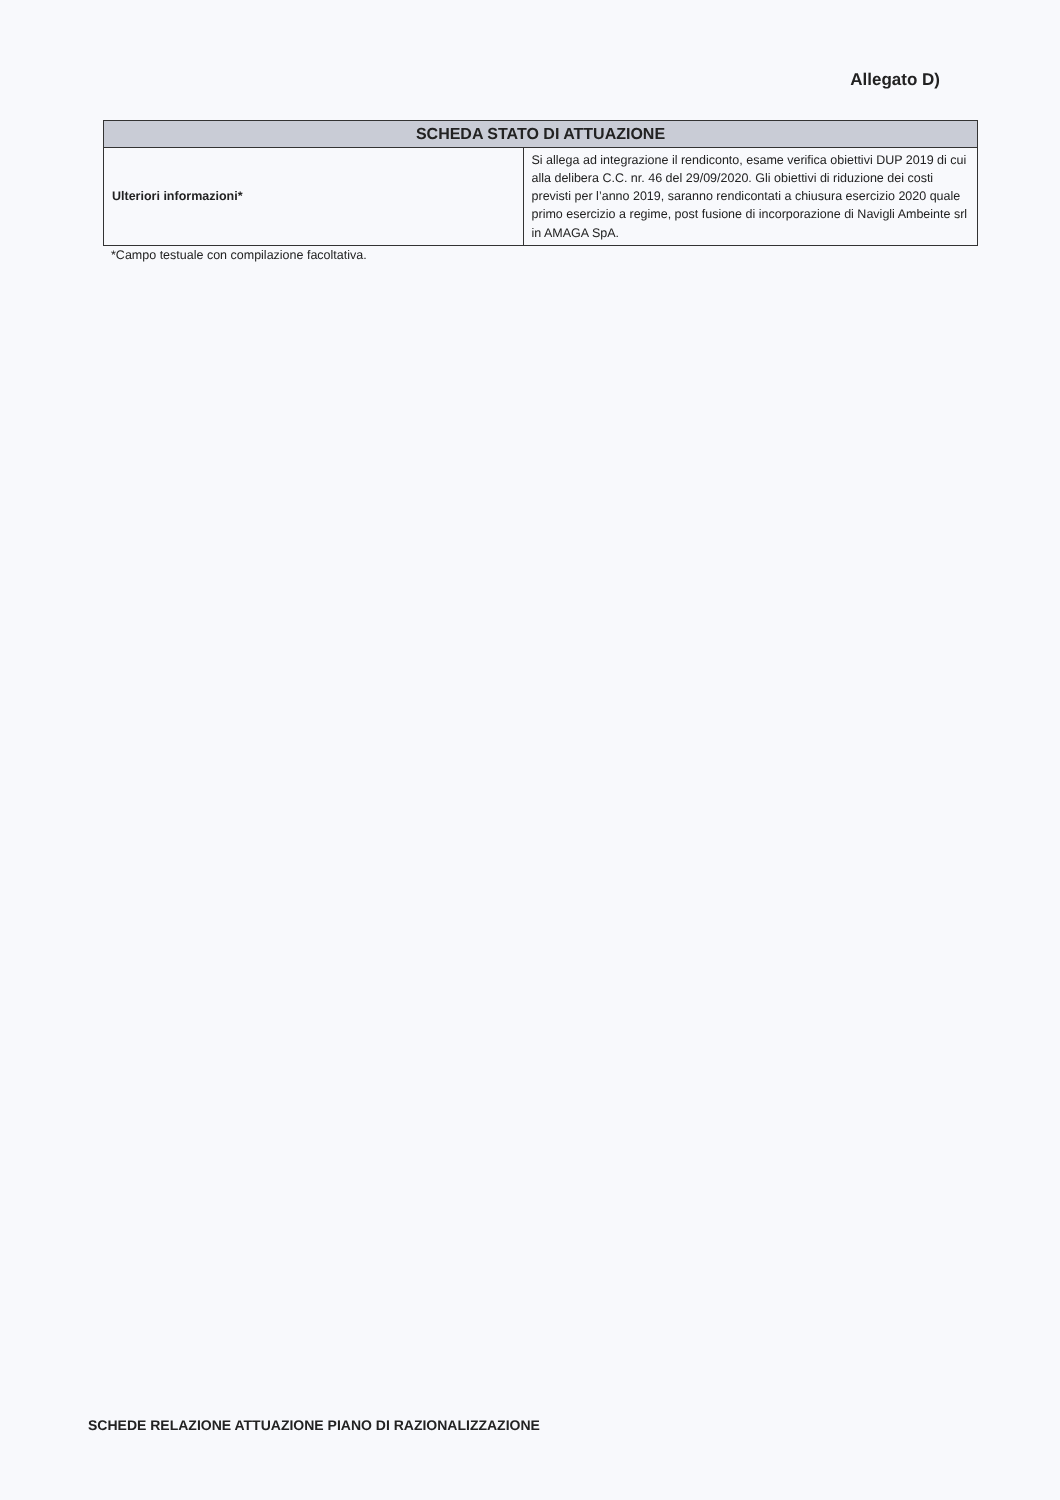Allegato D)
| SCHEDA STATO DI ATTUAZIONE | |
| --- | --- |
| Ulteriori informazioni* | Si allega ad integrazione il rendiconto, esame verifica obiettivi DUP 2019 di cui alla delibera C.C. nr. 46 del 29/09/2020. Gli obiettivi di riduzione dei costi previsti per l’anno 2019, saranno rendicontati a chiusura esercizio 2020 quale primo esercizio a regime, post fusione di incorporazione di Navigli Ambeinte srl in AMAGA SpA. |
*Campo testuale con compilazione facoltativa.
SCHEDE RELAZIONE ATTUAZIONE PIANO DI RAZIONALIZZAZIONE